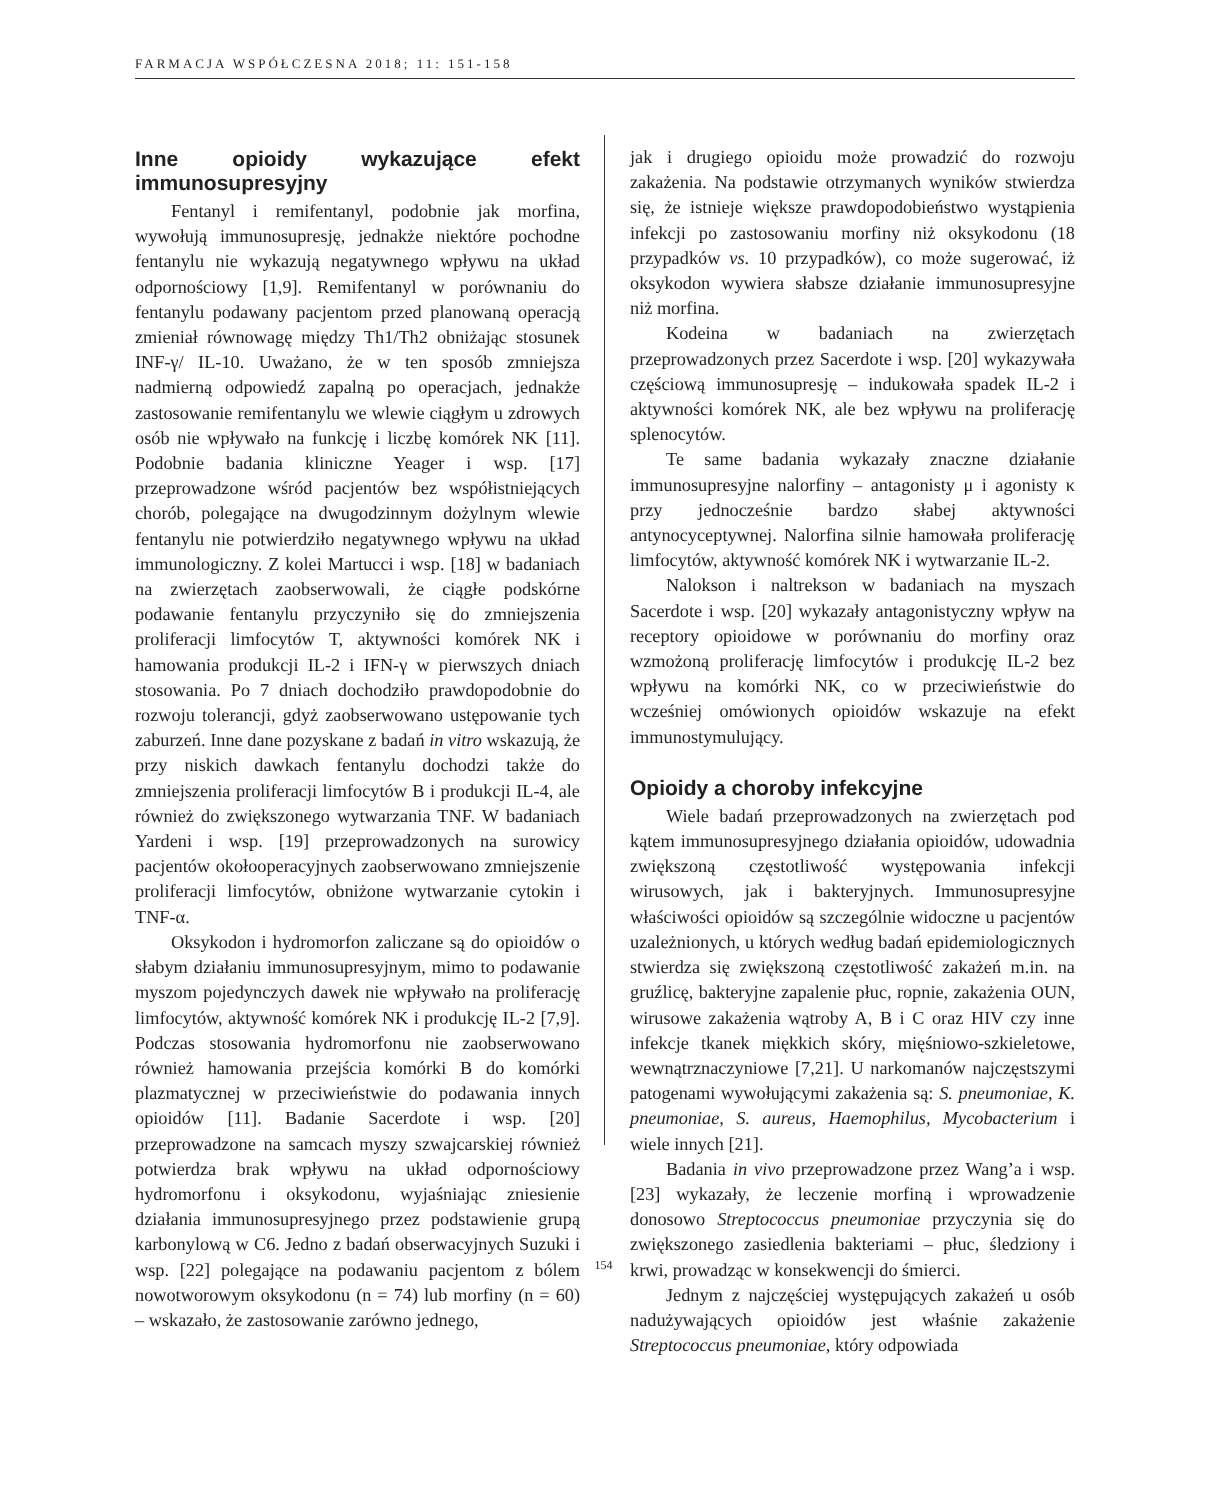FARMACJA WSPÓŁCZESNA 2018; 11: 151-158
Inne opioidy wykazujące efekt immunosupresyjny
Fentanyl i remifentanyl, podobnie jak morfina, wywołują immunosupresję, jednakże niektóre pochodne fentanylu nie wykazują negatywnego wpływu na układ odpornościowy [1,9]. Remifentanyl w porównaniu do fentanylu podawany pacjentom przed planowaną operacją zmieniał równowagę między Th1/Th2 obniżając stosunek INF-γ/ IL-10. Uważano, że w ten sposób zmniejsza nadmierną odpowiedź zapalną po operacjach, jednakże zastosowanie remifentanylu we wlewie ciągłym u zdrowych osób nie wpływało na funkcję i liczbę komórek NK [11]. Podobnie badania kliniczne Yeager i wsp. [17] przeprowadzone wśród pacjentów bez współistniejących chorób, polegające na dwugodzinnym dożylnym wlewie fentanylu nie potwierdziło negatywnego wpływu na układ immunologiczny. Z kolei Martucci i wsp. [18] w badaniach na zwierzętach zaobserwowali, że ciągłe podskórne podawanie fentanylu przyczyniło się do zmniejszenia proliferacji limfocytów T, aktywności komórek NK i hamowania produkcji IL-2 i IFN-γ w pierwszych dniach stosowania. Po 7 dniach dochodziło prawdopodobnie do rozwoju tolerancji, gdyż zaobserwowano ustępowanie tych zaburzeń. Inne dane pozyskane z badań in vitro wskazują, że przy niskich dawkach fentanylu dochodzi także do zmniejszenia proliferacji limfocytów B i produkcji IL-4, ale również do zwiększonego wytwarzania TNF. W badaniach Yardeni i wsp. [19] przeprowadzonych na surowicy pacjentów okołooperacyjnych zaobserwowano zmniejszenie proliferacji limfocytów, obniżone wytwarzanie cytokin i TNF-α.
Oksykodon i hydromorfon zaliczane są do opioidów o słabym działaniu immunosupresyjnym, mimo to podawanie myszom pojedynczych dawek nie wpływało na proliferację limfocytów, aktywność komórek NK i produkcję IL-2 [7,9]. Podczas stosowania hydromorfonu nie zaobserwowano również hamowania przejścia komórki B do komórki plazmatycznej w przeciwieństwie do podawania innych opioidów [11]. Badanie Sacerdote i wsp. [20] przeprowadzone na samcach myszy szwajcarskiej również potwierdza brak wpływu na układ odpornościowy hydromorfonu i oksykodonu, wyjaśniając zniesienie działania immunosupresyjnego przez podstawienie grupą karbonylową w C6. Jedno z badań obserwacyjnych Suzuki i wsp. [22] polegające na podawaniu pacjentom z bólem nowotworowym oksykodonu (n = 74) lub morfiny (n = 60) – wskazało, że zastosowanie zarówno jednego,
jak i drugiego opioidu może prowadzić do rozwoju zakażenia. Na podstawie otrzymanych wyników stwierdza się, że istnieje większe prawdopodobieństwo wystąpienia infekcji po zastosowaniu morfiny niż oksykodonu (18 przypadków vs. 10 przypadków), co może sugerować, iż oksykodon wywiera słabsze działanie immunosupresyjne niż morfina.
Kodeina w badaniach na zwierzętach przeprowadzonych przez Sacerdote i wsp. [20] wykazywała częściową immunosupresję – indukowała spadek IL-2 i aktywności komórek NK, ale bez wpływu na proliferację splenocytów.
Te same badania wykazały znaczne działanie immunosupresyjne nalorfiny – antagonisty μ i agonisty κ przy jednocześnie bardzo słabej aktywności antynocyceptywnej. Nalorfina silnie hamowała proliferację limfocytów, aktywność komórek NK i wytwarzanie IL-2.
Nalokson i naltrekson w badaniach na myszach Sacerdote i wsp. [20] wykazały antagonistyczny wpływ na receptory opioidowe w porównaniu do morfiny oraz wzmożoną proliferację limfocytów i produkcję IL-2 bez wpływu na komórki NK, co w przeciwieństwie do wcześniej omówionych opioidów wskazuje na efekt immunostymulujący.
Opioidy a choroby infekcyjne
Wiele badań przeprowadzonych na zwierzętach pod kątem immunosupresyjnego działania opioidów, udowadnia zwiększoną częstotliwość występowania infekcji wirusowych, jak i bakteryjnych. Immunosupresyjne właściwości opioidów są szczególnie widoczne u pacjentów uzależnionych, u których według badań epidemiologicznych stwierdza się zwiększoną częstotliwość zakażeń m.in. na gruźlicę, bakteryjne zapalenie płuc, ropnie, zakażenia OUN, wirusowe zakażenia wątroby A, B i C oraz HIV czy inne infekcje tkanek miękkich skóry, mięśniowo-szkieletowe, wewnątrznaczyniowe [7,21]. U narkomanów najczęstszymi patogenami wywołującymi zakażenia są: S. pneumoniae, K. pneumoniae, S. aureus, Haemophilus, Mycobacterium i wiele innych [21].
Badania in vivo przeprowadzone przez Wang’a i wsp. [23] wykazały, że leczenie morfiną i wprowadzenie donosowo Streptococcus pneumoniae przyczynia się do zwiększonego zasiedlenia bakteriami – płuc, śledziony i krwi, prowadząc w konsekwencji do śmierci.
Jednym z najczęściej występujących zakażeń u osób nadużywających opioidów jest właśnie zakażenie Streptococcus pneumoniae, który odpowiada
154